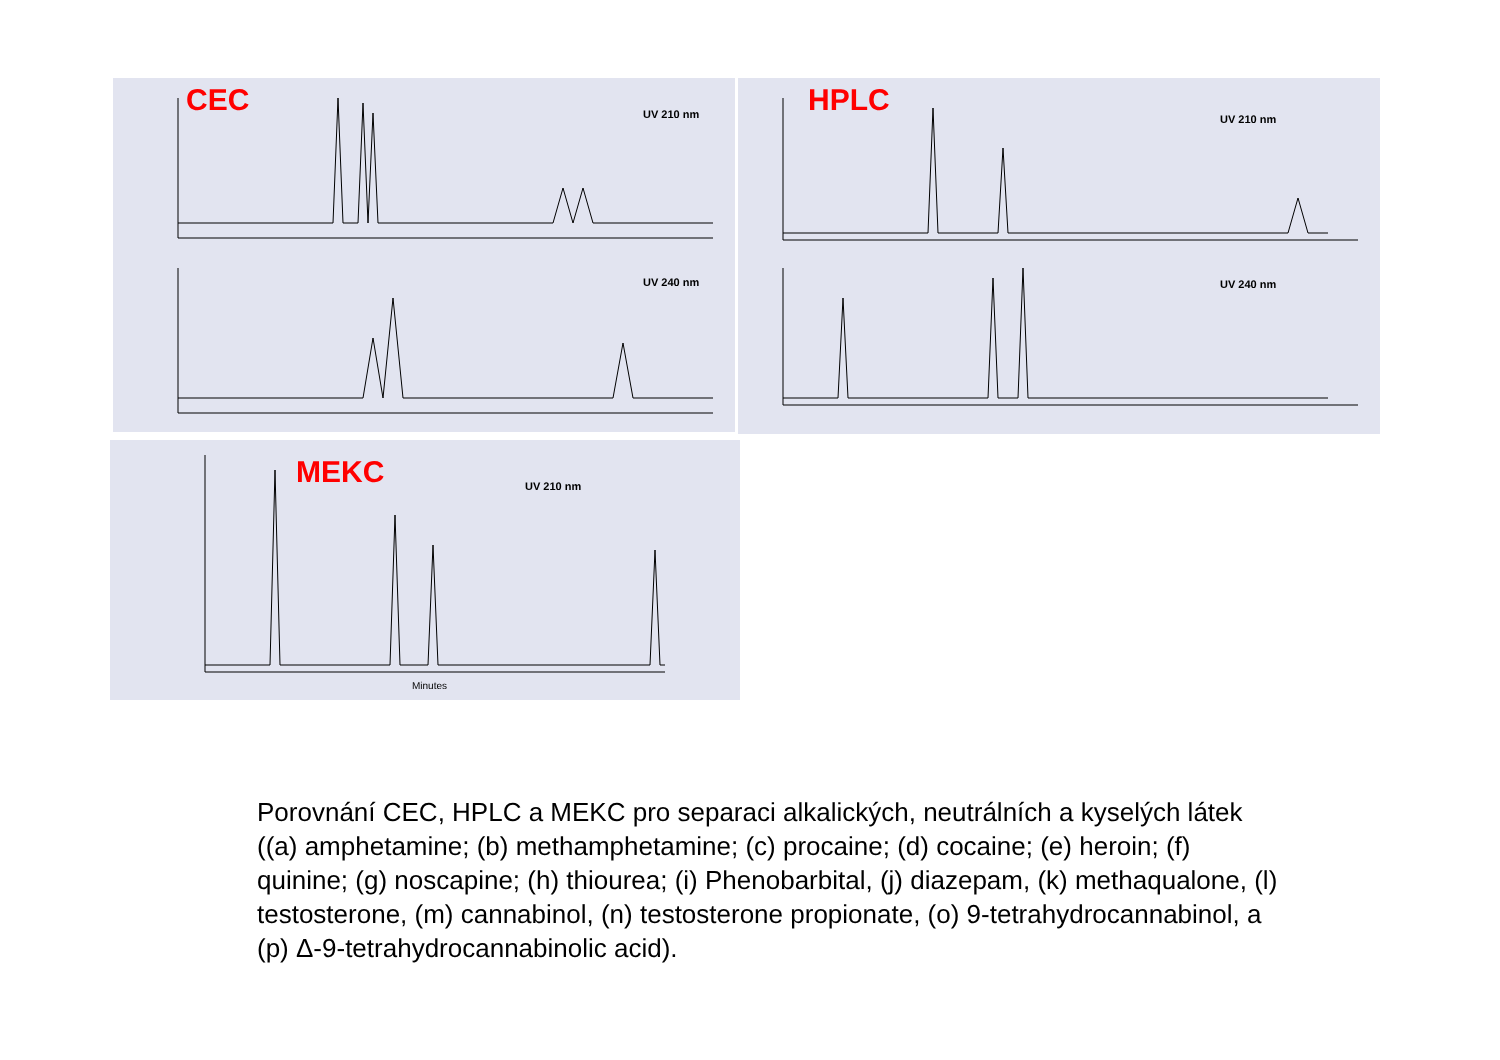CEC UV 210 nm
UV 240 nm
HPLC
UV 210 nm
UV 240 nm
MEKC UV 210 nm
Minutes
Porovnání CEC, HPLC a MEKC pro separaci alkalických, neutrálních a kyselých látek ((a) amphetamine; (b) methamphetamine; (c) procaine; (d) cocaine; (e) heroin; (f) quinine; (g) noscapine; (h) thiourea; (i) Phenobarbital, (j) diazepam, (k) methaqualone, (l) testosterone, (m) cannabinol, (n) testosterone propionate, (o) 9-tetrahydrocannabinol, a (p) Δ-9-tetrahydrocannabinolic acid).